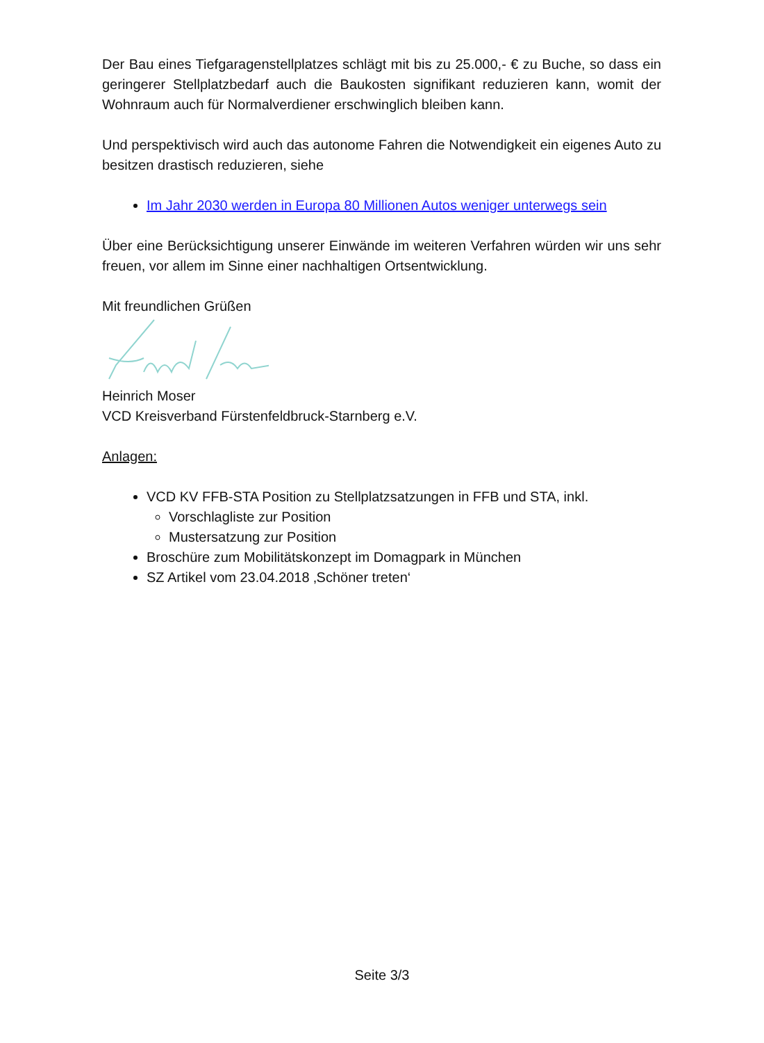Der Bau eines Tiefgaragenstellplatzes schlägt mit bis zu 25.000,- € zu Buche, so dass ein geringerer Stellplatzbedarf auch die Baukosten signifikant reduzieren kann, womit der Wohnraum auch für Normalverdiener erschwinglich bleiben kann.
Und perspektivisch wird auch das autonome Fahren die Notwendigkeit ein eigenes Auto zu besitzen drastisch reduzieren, siehe
Im Jahr 2030 werden in Europa 80 Millionen Autos weniger unterwegs sein
Über eine Berücksichtigung unserer Einwände im weiteren Verfahren würden wir uns sehr freuen, vor allem im Sinne einer nachhaltigen Ortsentwicklung.
Mit freundlichen Grüßen
Heinrich Moser
VCD Kreisverband Fürstenfeldbruck-Starnberg e.V.
Anlagen:
VCD KV FFB-STA Position zu Stellplatzsatzungen in FFB und STA, inkl.
Vorschlagliste zur Position
Mustersatzung zur Position
Broschüre zum Mobilitätskonzept im Domagpark in München
SZ Artikel vom 23.04.2018 ‚Schöner treten‘
Seite 3/3